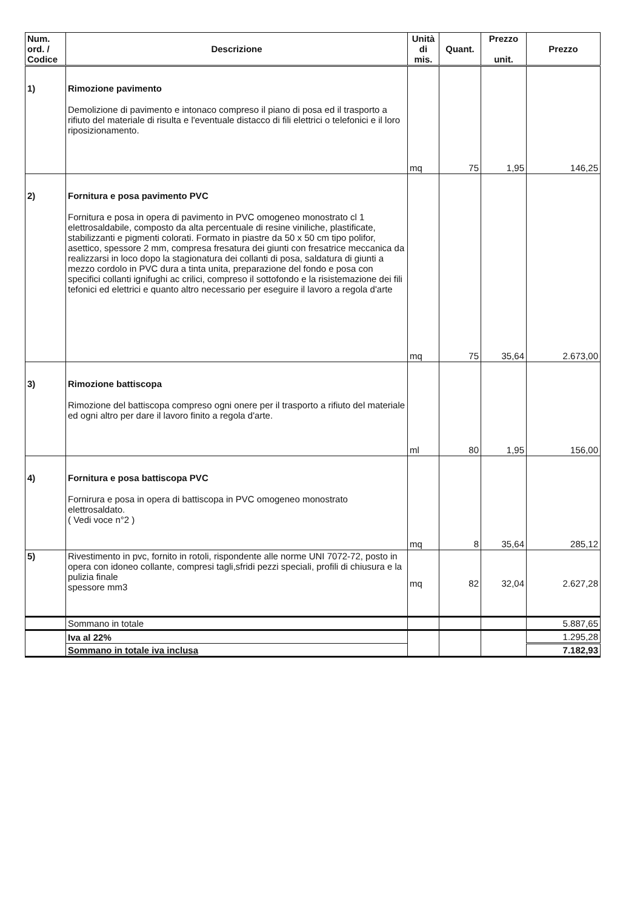| Num. ord. / Codice | Descrizione | Unità di mis. | Quant. | Prezzo unit. | Prezzo |
| --- | --- | --- | --- | --- | --- |
| 1) | Rimozione pavimento Demolizione di pavimento e intonaco compreso il piano di posa ed il trasporto a rifiuto del materiale di risulta e l'eventuale distacco di fili elettrici o telefonici e il loro riposizionamento. | mq | 75 | 1,95 | 146,25 |
| 2) | Fornitura e posa pavimento PVC Fornitura e posa in opera di pavimento in PVC omogeneo monostrato cl 1 elettrosaldabile, composto da alta percentuale di resine viniliche, plastificate, stabilizzanti e pigmenti colorati. Formato in piastre da 50 x 50 cm tipo polifor, asettico, spessore 2 mm, compresa fresatura dei giunti con fresatrice meccanica da realizzarsi in loco dopo la stagionatura dei collanti di posa, saldatura di giunti a mezzo cordolo in PVC dura a tinta unita, preparazione del fondo e posa con specifici collanti ignifughi ac crilici, compreso il sottofondo e la risistemazione dei fili tefonici ed elettrici e quanto altro necessario per eseguire il lavoro a regola d'arte | mq | 75 | 35,64 | 2.673,00 |
| 3) | Rimozione battiscopa Rimozione del battiscopa compreso ogni onere per il trasporto a rifiuto del materiale ed ogni altro per dare il lavoro finito a regola d'arte. | ml | 80 | 1,95 | 156,00 |
| 4) | Fornitura e posa battiscopa PVC Fornirura e posa in opera di battiscopa in PVC omogeneo monostrato elettrosaldato. ( Vedi voce n°2 ) | mq | 8 | 35,64 | 285,12 |
| 5) | Rivestimento in pvc, fornito in rotoli, rispondente alle norme UNI 7072-72, posto in opera con idoneo collante, compresi tagli,sfridi pezzi speciali, profili di chiusura e la pulizia finale spessore mm3 | mq | 82 | 32,04 | 2.627,28 |
| | Sommano in totale | | | | 5.887,65 |
| | Iva al 22% | | | | 1.295,28 |
| | Sommano in totale iva inclusa | | | | 7.182,93 |